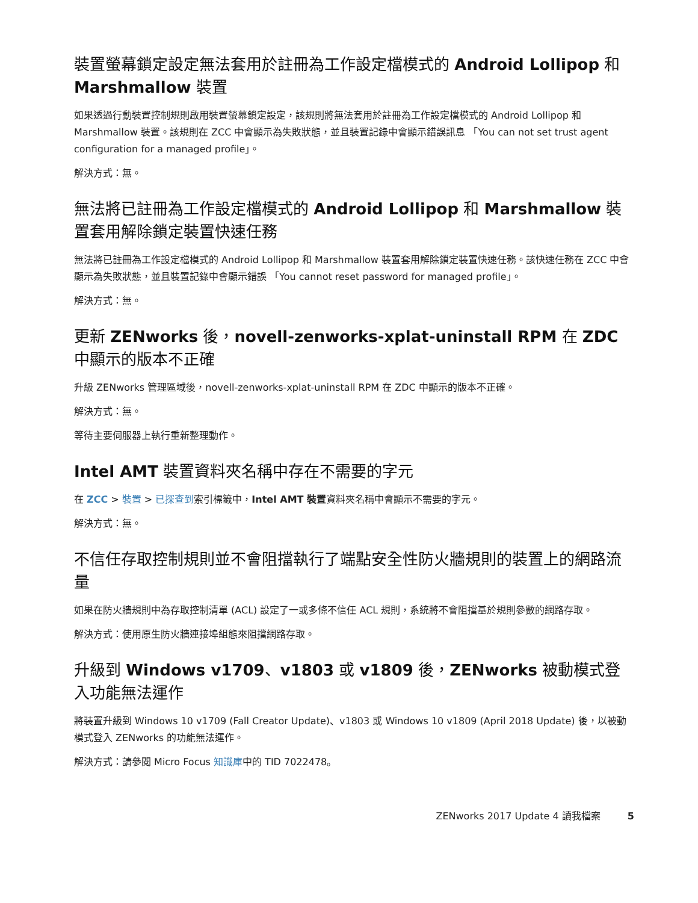裝置螢幕鎖定設定無法套用於註冊為工作設定檔模式的 Android Lollipop 和 Marshmallow 裝置
如果透過行動裝置控制規則啟用裝置螢幕鎖定設定，該規則將無法套用於註冊為工作設定檔模式的 Android Lollipop 和 Marshmallow 裝置。該規則在 ZCC 中會顯示為失敗狀態，並且裝置記錄中會顯示錯誤訊息 「You can not set trust agent configuration for a managed profile」。
解決方式：無。
無法將已註冊為工作設定檔模式的 Android Lollipop 和 Marshmallow 裝置套用解除鎖定裝置快速任務
無法將已註冊為工作設定檔模式的 Android Lollipop 和 Marshmallow 裝置套用解除鎖定裝置快速任務。該快速任務在 ZCC 中會顯示為失敗狀態，並且裝置記錄中會顯示錯誤 「You cannot reset password for managed profile」。
解決方式：無。
更新 ZENworks 後，novell-zenworks-xplat-uninstall RPM 在 ZDC 中顯示的版本不正確
升級 ZENworks 管理區域後，novell-zenworks-xplat-uninstall RPM 在 ZDC 中顯示的版本不正確。
解決方式：無。
等待主要伺服器上執行重新整理動作。
Intel AMT 裝置資料夾名稱中存在不需要的字元
在 ZCC > 裝置 > 已探查到索引標籤中，Intel AMT 裝置資料夾名稱中會顯示不需要的字元。
解決方式：無。
不信任存取控制規則並不會阻擋執行了端點安全性防火牆規則的裝置上的網路流量
如果在防火牆規則中為存取控制清單 (ACL) 設定了一或多條不信任 ACL 規則，系統將不會阻擋基於規則參數的網路存取。
解決方式：使用原生防火牆連接埠組態來阻擋網路存取。
升級到 Windows v1709、v1803 或 v1809 後，ZENworks 被動模式登入功能無法運作
將裝置升級到 Windows 10 v1709 (Fall Creator Update)、v1803 或 Windows 10 v1809 (April 2018 Update) 後，以被動模式登入 ZENworks 的功能無法運作。
解決方式：請參閱 Micro Focus 知識庫中的 TID 7022478。
ZENworks 2017 Update 4 讀我檔案 5